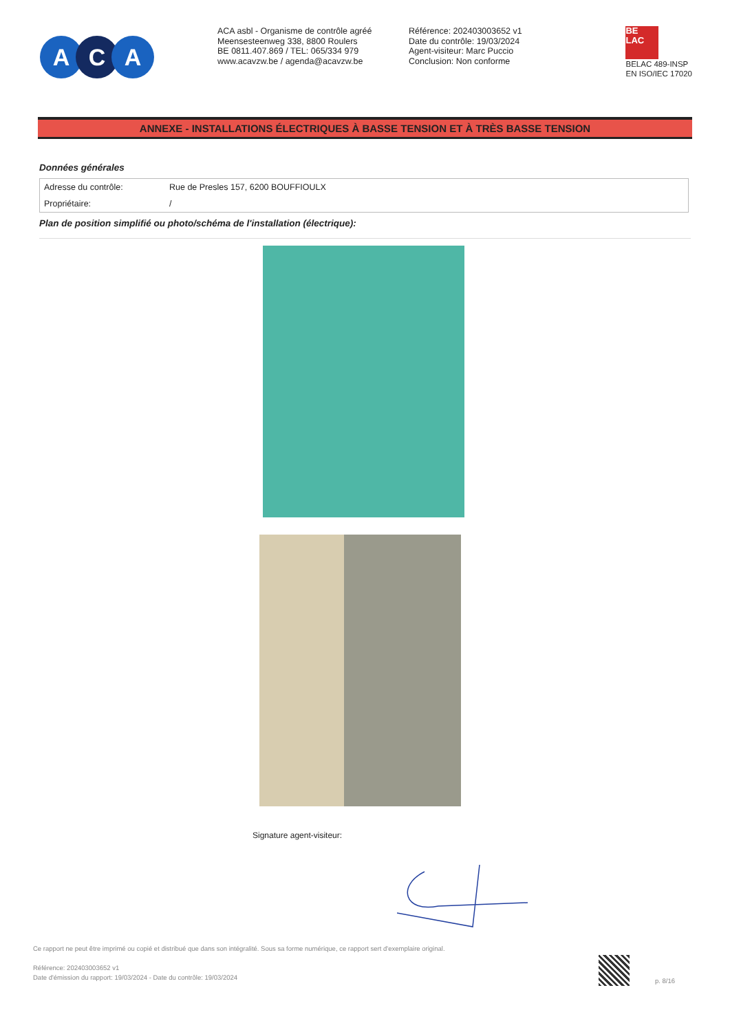A C A
ACA asbl - Organisme de contrôle agréé
Meensesteenweg 338, 8800 Roulers
BE 0811.407.869 / TEL: 065/334 979
www.acavzw.be / agenda@acavzw.be
Référence: 202403003652 v1
Date du contrôle: 19/03/2024
Agent-visiteur: Marc Puccio
Conclusion: Non conforme
BE
LAC
BELAC 489-INSP
EN ISO/IEC 17020
ANNEXE - INSTALLATIONS ÉLECTRIQUES À BASSE TENSION ET À TRÈS BASSE TENSION
Données générales
| Adresse du contrôle: | Rue de Presles 157, 6200 BOUFFIOULX |
| Propriétaire: | / |
Plan de position simplifié ou photo/schéma de l'installation (électrique):
Signature agent-visiteur:
Ce rapport ne peut être imprimé ou copié et distribué que dans son intégralité. Sous sa forme numérique, ce rapport sert d'exemplaire original.
Référence: 202403003652 v1
Date d'émission du rapport: 19/03/2024 - Date du contrôle: 19/03/2024
p. 8/16